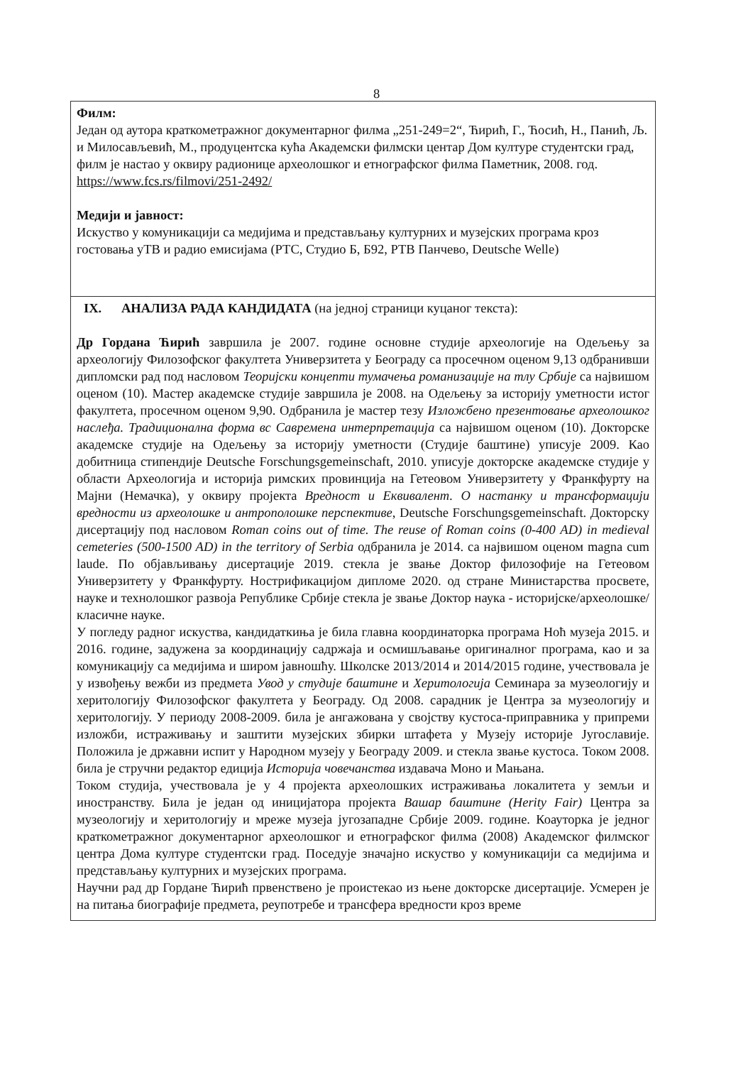8
Филм:
Један од аутора краткометражног документарног филма „251-249=2“, Ћирић, Г., Ћосић, Н., Панић, Љ. и Милосављевић, М., продуцентска кућа Академски филмски центар Дом културе студентски град, филм је настао у оквиру радионице археолошког и етнографског филма Паметник, 2008. год. https://www.fcs.rs/filmovi/251-2492/
Медији и јавност:
Искуство у комуникацији са медијима и представљању културних и музејских програма кроз гостовања уТВ и радио емисијама (РТС, Студио Б, Б92, РТВ Панчево, Deutsche Welle)
IX. АНАЛИЗА РАДА КАНДИДАТА (на једној страници куцаног текста):
Др Гордана Ћирић завршила је 2007. године основне студије археологије на Одељењу за археологију Филозофског факултета Универзитета у Београду са просечном оценом 9,13 одбранивши дипломски рад под насловом Теоријски концепти тумачења романизације на тлу Србије са највишом оценом (10). Мастер академске студије завршила је 2008. на Одељењу за историју уметности истог факултета, просечном оценом 9,90. Одбранила је мастер тезу Изложбено презентовање археолошког наслеђа. Традиционална форма вс Савремена интерпретација са највишом оценом (10). Докторске академске студије на Одељењу за историју уметности (Студије баштине) уписује 2009. Као добитница стипендије Deutsche Forschungsgemeinschaft, 2010. уписује докторске академске студије у области Археологија и историја римских провинција на Гетеовом Универзитету у Франкфурту на Мајни (Немачка), у оквиру пројекта Вредност и Еквивалент. О настанку и трансформацији вредности из археолошке и антрополошке перспективе, Deutsche Forschungsgemeinschaft. Докторску дисертацију под насловом Roman coins out of time. The reuse of Roman coins (0-400 AD) in medieval cemeteries (500-1500 AD) in the territory of Serbia одбранила је 2014. са највишом оценом magna cum laude. По објављивању дисертације 2019. стекла је звање Доктор филозофије на Гетеовом Универзитету у Франкфурту. Нострификацијом дипломе 2020. од стране Министарства просвете, науке и технолошког развоја Републике Србије стекла је звање Доктор наука - историјске/археолошке/класичне науке.
У погледу радног искуства, кандидаткиња је била главна координаторка програма Ноћ музеја 2015. и 2016. године, задужена за координацију садржаја и осмишљавање оригиналног програма, као и за комуникацију са медијима и широм јавношћу. Школске 2013/2014 и 2014/2015 године, учествовала је у извођењу вежби из предмета Увод у студије баштине и Херитологија Семинара за музеологију и херитологију Филозофског факултета у Београду. Од 2008. сарадник је Центра за музеологију и херитологију. У периоду 2008-2009. била је ангажована у својству кустоса-приправника у припреми изложби, истраживању и заштити музејских збирки штафета у Музеју историје Југославије. Положила је државни испит у Народном музеју у Београду 2009. и стекла звање кустоса. Током 2008. била је стручни редактор едиција Историја човечанства издавача Моно и Мањана.
Током студија, учествовала је у 4 пројекта археолошких истраживања локалитета у земљи и иностранству. Била је један од иницијатора пројекта Вашар баштине (Herity Fair) Центра за музеологију и херитологију и мреже музеја југозападне Србије 2009. године. Коауторка је једног краткометражног документарног археолошког и етнографског филма (2008) Академског филмског центра Дома културе студентски град. Поседује значајно искуство у комуникацији са медијима и представљању културних и музејских програма.
Научни рад др Гордане Ћирић првенствено је проистекао из њене докторске дисертације. Усмерен је на питања биографије предмета, реупотребе и трансфера вредности кроз време